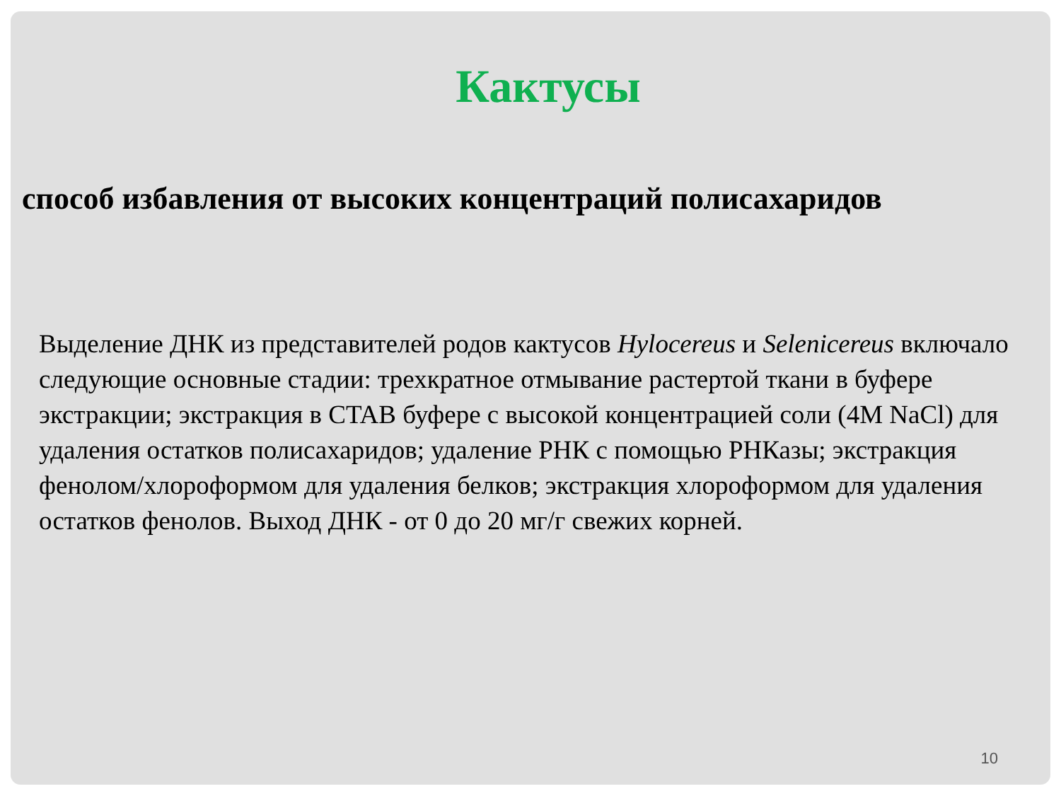Кактусы
способ избавления от высоких концентраций полисахаридов
Выделение ДНК из представителей родов кактусов Hylocereus и Selenicereus включало следующие основные стадии: трехкратное отмывание растертой ткани в буфере экстракции; экстракция в CTAB буфере с высокой концентрацией соли (4M NaCl) для удаления остатков полисахаридов; удаление РНК с помощью РНКазы; экстракция фенолом/хлороформом для удаления белков; экстракция хлороформом для удаления остатков фенолов. Выход ДНК - от 0 до 20 мг/г свежих корней.
10